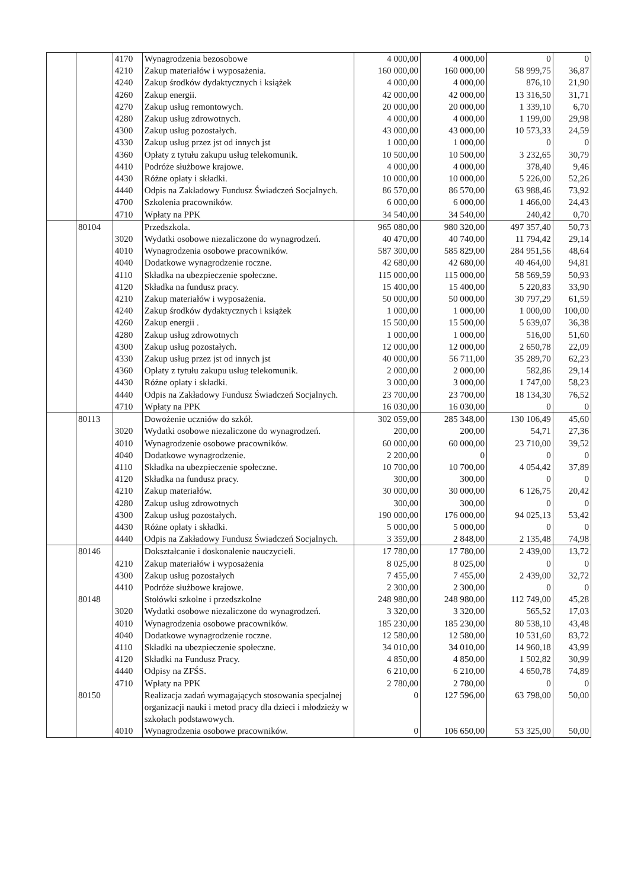| | | 4170 | Wynagrodzenia bezosobowe | 4 000,00 | 4 000,00 | 0 | 0 |
| | | 4210 | Zakup materiałów i wyposażenia. | 160 000,00 | 160 000,00 | 58 999,75 | 36,87 |
| | | 4240 | Zakup środków dydaktycznych i książek | 4 000,00 | 4 000,00 | 876,10 | 21,90 |
| | | 4260 | Zakup energii. | 42 000,00 | 42 000,00 | 13 316,50 | 31,71 |
| | | 4270 | Zakup usług remontowych. | 20 000,00 | 20 000,00 | 1 339,10 | 6,70 |
| | | 4280 | Zakup usług zdrowotnych. | 4 000,00 | 4 000,00 | 1 199,00 | 29,98 |
| | | 4300 | Zakup usług pozostałych. | 43 000,00 | 43 000,00 | 10 573,33 | 24,59 |
| | | 4330 | Zakup usług przez jst od innych jst | 1 000,00 | 1 000,00 | 0 | 0 |
| | | 4360 | Opłaty z tytułu zakupu usług telekomunik. | 10 500,00 | 10 500,00 | 3 232,65 | 30,79 |
| | | 4410 | Podróże służbowe krajowe. | 4 000,00 | 4 000,00 | 378,40 | 9,46 |
| | | 4430 | Różne opłaty i składki. | 10 000,00 | 10 000,00 | 5 226,00 | 52,26 |
| | | 4440 | Odpis na Zakładowy Fundusz Świadczeń Socjalnych. | 86 570,00 | 86 570,00 | 63 988,46 | 73,92 |
| | | 4700 | Szkolenia pracowników. | 6 000,00 | 6 000,00 | 1 466,00 | 24,43 |
| | | 4710 | Wpłaty na PPK | 34 540,00 | 34 540,00 | 240,42 | 0,70 |
| | 80104 | | Przedszkola. | 965 080,00 | 980 320,00 | 497 357,40 | 50,73 |
| | | 3020 | Wydatki osobowe niezaliczone do wynagrodzeń. | 40 470,00 | 40 740,00 | 11 794,42 | 29,14 |
| | | 4010 | Wynagrodzenia osobowe pracowników. | 587 300,00 | 585 829,00 | 284 951,56 | 48,64 |
| | | 4040 | Dodatkowe wynagrodzenie roczne. | 42 680,00 | 42 680,00 | 40 464,00 | 94,81 |
| | | 4110 | Składka na ubezpieczenie społeczne. | 115 000,00 | 115 000,00 | 58 569,59 | 50,93 |
| | | 4120 | Składka na fundusz pracy. | 15 400,00 | 15 400,00 | 5 220,83 | 33,90 |
| | | 4210 | Zakup materiałów i wyposażenia. | 50 000,00 | 50 000,00 | 30 797,29 | 61,59 |
| | | 4240 | Zakup środków dydaktycznych i książek | 1 000,00 | 1 000,00 | 1 000,00 | 100,00 |
| | | 4260 | Zakup energii . | 15 500,00 | 15 500,00 | 5 639,07 | 36,38 |
| | | 4280 | Zakup usług zdrowotnych | 1 000,00 | 1 000,00 | 516,00 | 51,60 |
| | | 4300 | Zakup usług pozostałych. | 12 000,00 | 12 000,00 | 2 650,78 | 22,09 |
| | | 4330 | Zakup usług przez jst od innych jst | 40 000,00 | 56 711,00 | 35 289,70 | 62,23 |
| | | 4360 | Opłaty z tytułu zakupu usług telekomunik. | 2 000,00 | 2 000,00 | 582,86 | 29,14 |
| | | 4430 | Różne opłaty i składki. | 3 000,00 | 3 000,00 | 1 747,00 | 58,23 |
| | | 4440 | Odpis na Zakładowy Fundusz Świadczeń Socjalnych. | 23 700,00 | 23 700,00 | 18 134,30 | 76,52 |
| | | 4710 | Wpłaty na PPK | 16 030,00 | 16 030,00 | 0 | 0 |
| | 80113 | | Dowożenie uczniów do szkół. | 302 059,00 | 285 348,00 | 130 106,49 | 45,60 |
| | | 3020 | Wydatki osobowe niezaliczone do wynagrodzeń. | 200,00 | 200,00 | 54,71 | 27,36 |
| | | 4010 | Wynagrodzenie osobowe pracowników. | 60 000,00 | 60 000,00 | 23 710,00 | 39,52 |
| | | 4040 | Dodatkowe wynagrodzenie. | 2 200,00 | 0 | 0 | 0 |
| | | 4110 | Składka na ubezpieczenie społeczne. | 10 700,00 | 10 700,00 | 4 054,42 | 37,89 |
| | | 4120 | Składka na fundusz pracy. | 300,00 | 300,00 | 0 | 0 |
| | | 4210 | Zakup materiałów. | 30 000,00 | 30 000,00 | 6 126,75 | 20,42 |
| | | 4280 | Zakup usług zdrowotnych | 300,00 | 300,00 | 0 | 0 |
| | | 4300 | Zakup usług pozostałych. | 190 000,00 | 176 000,00 | 94 025,13 | 53,42 |
| | | 4430 | Różne opłaty i składki. | 5 000,00 | 5 000,00 | 0 | 0 |
| | | 4440 | Odpis na Zakładowy Fundusz Świadczeń Socjalnych. | 3 359,00 | 2 848,00 | 2 135,48 | 74,98 |
| | 80146 | | Dokształcanie i doskonalenie nauczycieli. | 17 780,00 | 17 780,00 | 2 439,00 | 13,72 |
| | | 4210 | Zakup materiałów i wyposażenia | 8 025,00 | 8 025,00 | 0 | 0 |
| | | 4300 | Zakup usług pozostałych | 7 455,00 | 7 455,00 | 2 439,00 | 32,72 |
| | | 4410 | Podróże służbowe krajowe. | 2 300,00 | 2 300,00 | 0 | 0 |
| | 80148 | | Stołówki szkolne i przedszkolne | 248 980,00 | 248 980,00 | 112 749,00 | 45,28 |
| | | 3020 | Wydatki osobowe niezaliczone do wynagrodzeń. | 3 320,00 | 3 320,00 | 565,52 | 17,03 |
| | | 4010 | Wynagrodzenia osobowe pracowników. | 185 230,00 | 185 230,00 | 80 538,10 | 43,48 |
| | | 4040 | Dodatkowe wynagrodzenie roczne. | 12 580,00 | 12 580,00 | 10 531,60 | 83,72 |
| | | 4110 | Składki na ubezpieczenie społeczne. | 34 010,00 | 34 010,00 | 14 960,18 | 43,99 |
| | | 4120 | Składki na Fundusz Pracy. | 4 850,00 | 4 850,00 | 1 502,82 | 30,99 |
| | | 4440 | Odpisy na ZFŚS. | 6 210,00 | 6 210,00 | 4 650,78 | 74,89 |
| | | 4710 | Wpłaty na PPK | 2 780,00 | 2 780,00 | 0 | 0 |
| | 80150 | | Realizacja zadań wymagających stosowania specjalnej organizacji nauki i metod pracy dla dzieci i młodzieży w szkołach podstawowych. | 0 | 127 596,00 | 63 798,00 | 50,00 |
| | | 4010 | Wynagrodzenia osobowe pracowników. | 0 | 106 650,00 | 53 325,00 | 50,00 |